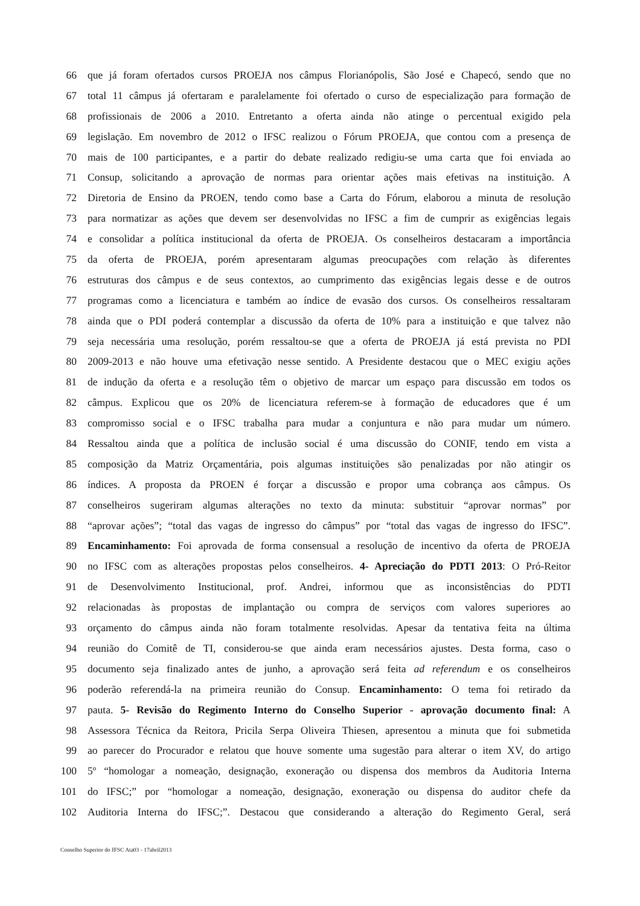66 que já foram ofertados cursos PROEJA nos câmpus Florianópolis, São José e Chapecó, sendo que no
67 total 11 câmpus já ofertaram e paralelamente foi ofertado o curso de especialização para formação de
68 profissionais de 2006 a 2010. Entretanto a oferta ainda não atinge o percentual exigido pela
69 legislação. Em novembro de 2012 o IFSC realizou o Fórum PROEJA, que contou com a presença de
70 mais de 100 participantes, e a partir do debate realizado redigiu-se uma carta que foi enviada ao
71 Consup, solicitando a aprovação de normas para orientar ações mais efetivas na instituição. A
72 Diretoria de Ensino da PROEN, tendo como base a Carta do Fórum, elaborou a minuta de resolução
73 para normatizar as ações que devem ser desenvolvidas no IFSC a fim de cumprir as exigências legais
74 e consolidar a política institucional da oferta de PROEJA. Os conselheiros destacaram a importância
75 da oferta de PROEJA, porém apresentaram algumas preocupações com relação às diferentes
76 estruturas dos câmpus e de seus contextos, ao cumprimento das exigências legais desse e de outros
77 programas como a licenciatura e também ao índice de evasão dos cursos. Os conselheiros ressaltaram
78 ainda que o PDI poderá contemplar a discussão da oferta de 10% para a instituição e que talvez não
79 seja necessária uma resolução, porém ressaltou-se que a oferta de PROEJA já está prevista no PDI
80 2009-2013 e não houve uma efetivação nesse sentido. A Presidente destacou que o MEC exigiu ações
81 de indução da oferta e a resolução têm o objetivo de marcar um espaço para discussão em todos os
82 câmpus. Explicou que os 20% de licenciatura referem-se à formação de educadores que é um
83 compromisso social e o IFSC trabalha para mudar a conjuntura e não para mudar um número.
84 Ressaltou ainda que a política de inclusão social é uma discussão do CONIF, tendo em vista a
85 composição da Matriz Orçamentária, pois algumas instituições são penalizadas por não atingir os
86 índices. A proposta da PROEN é forçar a discussão e propor uma cobrança aos câmpus. Os
87 conselheiros sugeriram algumas alterações no texto da minuta: substituir “aprovar normas” por
88 “aprovar ações”; “total das vagas de ingresso do câmpus” por “total das vagas de ingresso do IFSC”.
89 Encaminhamento: Foi aprovada de forma consensual a resolução de incentivo da oferta de PROEJA
90 no IFSC com as alterações propostas pelos conselheiros. 4- Apreciação do PDTI 2013: O Pró-Reitor
91 de Desenvolvimento Institucional, prof. Andrei, informou que as inconsistências do PDTI
92 relacionadas às propostas de implantação ou compra de serviços com valores superiores ao
93 orçamento do câmpus ainda não foram totalmente resolvidas. Apesar da tentativa feita na última
94 reunião do Comitê de TI, considerou-se que ainda eram necessários ajustes. Desta forma, caso o
95 documento seja finalizado antes de junho, a aprovação será feita ad referendum e os conselheiros
96 poderão referendá-la na primeira reunião do Consup. Encaminhamento: O tema foi retirado da
97 pauta. 5- Revisão do Regimento Interno do Conselho Superior - aprovação documento final: A
98 Assessora Técnica da Reitora, Pricila Serpa Oliveira Thiesen, apresentou a minuta que foi submetida
99 ao parecer do Procurador e relatou que houve somente uma sugestão para alterar o item XV, do artigo
100 5º “homologar a nomeação, designação, exoneração ou dispensa dos membros da Auditoria Interna
101 do IFSC;” por “homologar a nomeação, designação, exoneração ou dispensa do auditor chefe da
102 Auditoria Interna do IFSC;”. Destacou que considerando a alteração do Regimento Geral, será
Conselho Superior do IFSC Ata03 - 17abril2013